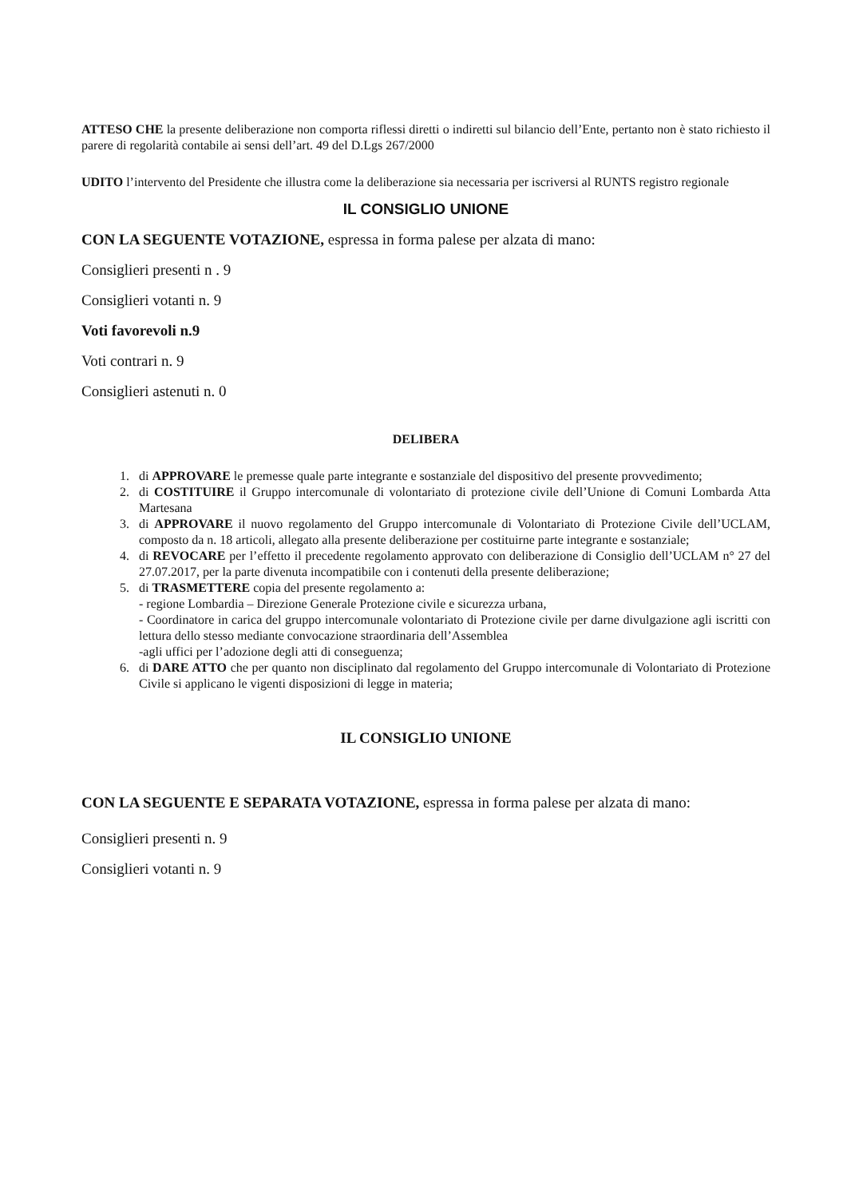ATTESO CHE la presente deliberazione non comporta riflessi diretti o indiretti sul bilancio dell’Ente, pertanto non è stato richiesto il parere di regolarità contabile ai sensi dell’art. 49 del D.Lgs 267/2000
UDITO l’intervento del Presidente che illustra come la deliberazione sia necessaria per iscriversi al RUNTS registro regionale
IL CONSIGLIO UNIONE
CON LA SEGUENTE VOTAZIONE, espressa in forma palese per alzata di mano:
Consiglieri presenti n . 9
Consiglieri votanti n. 9
Voti favorevoli n.9
Voti contrari n. 9
Consiglieri astenuti n. 0
DELIBERA
1. di APPROVARE le premesse quale parte integrante e sostanziale del dispositivo del presente provvedimento;
2. di COSTITUIRE il Gruppo intercomunale di volontariato di protezione civile dell’Unione di Comuni Lombarda Atta Martesana
3. di APPROVARE il nuovo regolamento del Gruppo intercomunale di Volontariato di Protezione Civile dell’UCLAM, composto da n. 18 articoli, allegato alla presente deliberazione per costituirne parte integrante e sostanziale;
4. di REVOCARE per l’effetto il precedente regolamento approvato con deliberazione di Consiglio dell’UCLAM n° 27 del 27.07.2017, per la parte divenuta incompatibile con i contenuti della presente deliberazione;
5. di TRASMETTERE copia del presente regolamento a:
- regione Lombardia – Direzione Generale Protezione civile e sicurezza urbana,
- Coordinatore in carica del gruppo intercomunale volontariato di Protezione civile per darne divulgazione agli iscritti con lettura dello stesso mediante convocazione straordinaria dell’Assemblea
-agli uffici per l’adozione degli atti di conseguenza;
6. di DARE ATTO che per quanto non disciplinato dal regolamento del Gruppo intercomunale di Volontariato di Protezione Civile si applicano le vigenti disposizioni di legge in materia;
IL CONSIGLIO UNIONE
CON LA SEGUENTE E SEPARATA VOTAZIONE, espressa in forma palese per alzata di mano:
Consiglieri presenti n. 9
Consiglieri votanti n. 9